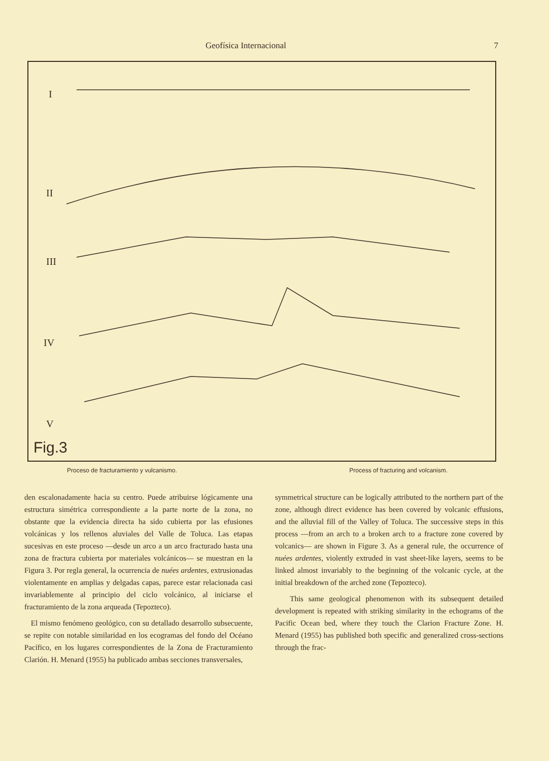Geofísica Internacional 7
I
II
III
IV
V
Fig.3
Proceso de fracturamiento y vulcanismo. Process of fracturing and volcanism.
den escalonadamente hacia su centro. Puede atribuirse lógicamente una estructura simétrica correspondiente a la parte norte de la zona, no obstante que la evidencia directa ha sido cubierta por las efusiones volcánicas y los rellenos aluviales del Valle de Toluca. Las etapas sucesivas en este proceso —desde un arco a un arco fracturado hasta una zona de fractura cubierta por materiales volcánicos— se muestran en la Figura 3. Por regla general, la ocurrencia de nuées ardentes, extrusionadas violentamente en amplias y delgadas capas, parece estar relacionada casi invariablemente al principio del ciclo volcánico, al iniciarse el fracturamiento de la zona arqueada (Tepozteco).
El mismo fenómeno geológico, con su detallado desarrollo subsecuente, se repite con notable similaridad en los ecogramas del fondo del Océano Pacífico, en los lugares correspondientes de la Zona de Fracturamiento Clarión. H. Menard (1955) ha publicado ambas secciones transversales,
symmetrical structure can be logically attributed to the northern part of the zone, although direct evidence has been covered by volcanic effusions, and the alluvial fill of the Valley of Toluca. The successive steps in this process —from an arch to a broken arch to a fracture zone covered by volcanics— are shown in Figure 3. As a general rule, the occurrence of nuées ardentes, violently extruded in vast sheet-like layers, seems to be linked almost invariably to the beginning of the volcanic cycle, at the initial breakdown of the arched zone (Tepozteco).
This same geological phenomenon with its subsequent detailed development is repeated with striking similarity in the echograms of the Pacific Ocean bed, where they touch the Clarion Fracture Zone. H. Menard (1955) has published both specific and generalized cross-sections through the frac-